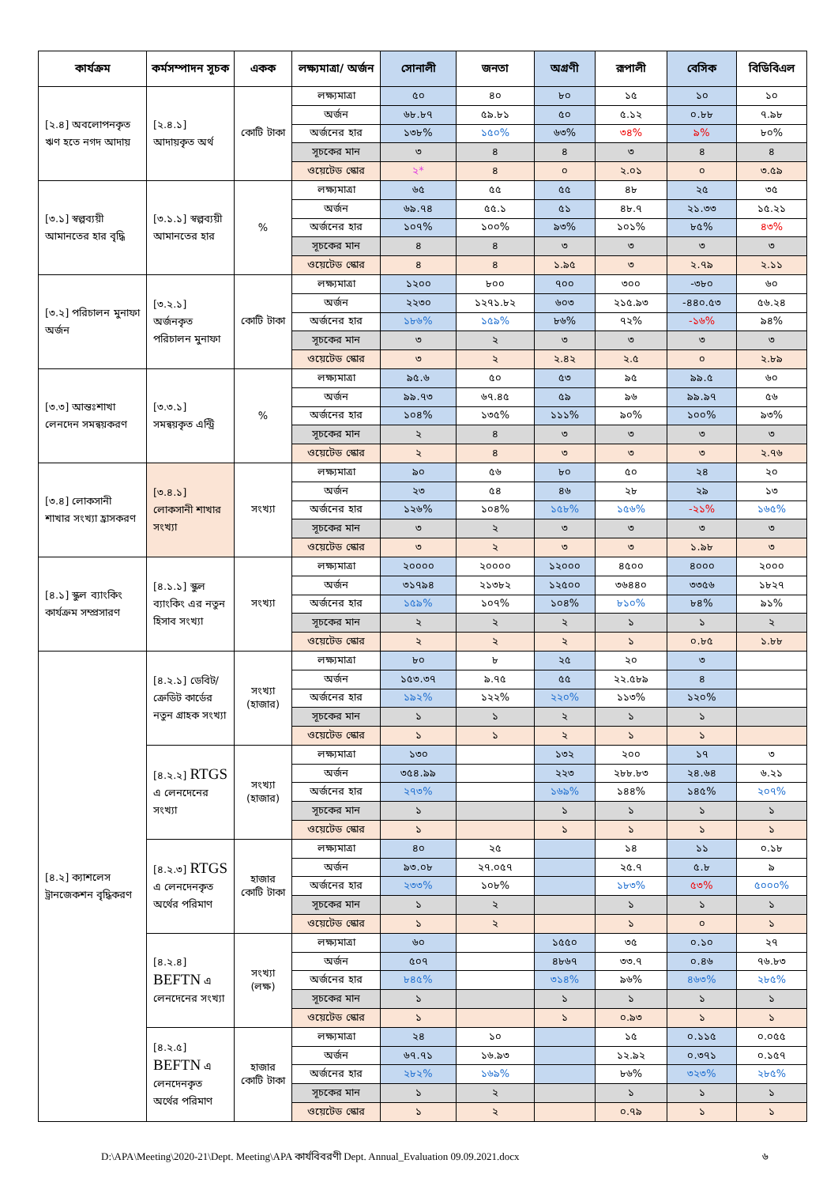| কার্যক্রম | কর্মসম্পাদন সূচক | একক | লক্ষ্যমাত্রা/ অর্জন | সোনালী | জনতা | অগ্রণী | রূপালী | বেসিক | বিডিবিএল |
| --- | --- | --- | --- | --- | --- | --- | --- | --- | --- |
| [২.৪] অবলোপনকৃত ঋণ হতে নগদ আদায় | [২.৪.১] আদায়কৃত অর্থ | কোটি টাকা | লক্ষ্যমাত্রা | ৫০ | ৪০ | ৮০ | ১৫ | ১০ | ১০ |
| | | | অর্জন | ৬৮.৮৭ | ৫৯.৮১ | ৫০ | ৫.১২ | ০.৮৮ | ৭.৯৮ |
| | | | অর্জনের হার | ১৩৮% | ১৫০% | ৬৩% | ৩৪% | ৯% | ৮০% |
| | | | সূচকের মান | ৩ | ৪ | ৪ | ৩ | ৪ | ৪ |
| | | | ওয়েটেড স্কোর | ২* | ৪ | ০ | ২.০১ | ০ | ৩.৫৯ |
| [৩.১] স্বল্পব্যয়ী আমানতের হার বৃদ্ধি | [৩.১.১] স্বল্পব্যয়ী আমানতের হার | % | লক্ষ্যমাত্রা | ৬৫ | ৫৫ | ৫৫ | ৪৮ | ২৫ | ৩৫ |
| | | | অর্জন | ৬৯.৭৪ | ৫৫.১ | ৫১ | ৪৮.৭ | ২১.৩৩ | ১৫.২১ |
| | | | অর্জনের হার | ১০৭% | ১০০% | ৯৩% | ১০১% | ৮৫% | ৪৩% |
| | | | সূচকের মান | ৪ | ৪ | ৩ | ৩ | ৩ | ৩ |
| | | | ওয়েটেড স্কোর | ৪ | ৪ | ১.৯৫ | ৩ | ২.৭৯ | ২.১১ |
| [৩.২] পরিচালন মুনাফা অর্জন | [৩.২.১] অর্জনকৃত পরিচালন মুনাফা | কোটি টাকা | লক্ষ্যমাত্রা | ১২০০ | ৮০০ | ৭০০ | ৩০০ | -৩৮০ | ৬০ |
| | | | অর্জন | ২২৩০ | ১২৭১.৮২ | ৬০৩ | ২১৫.৯৩ | -৪৪০.৫৩ | ৫৬.২৪ |
| | | | অর্জনের হার | ১৮৬% | ১৫৯% | ৮৬% | ৭২% | -১৬% | ৯৪% |
| | | | সূচকের মান | ৩ | ২ | ৩ | ৩ | ৩ | ৩ |
| | | | ওয়েটেড স্কোর | ৩ | ২ | ২.৪২ | ২.৫ | ০ | ২.৮৯ |
| [৩.৩] আন্তঃশাখা লেনদেন সমন্বয়করণ | [৩.৩.১] সমন্বয়কৃত এন্ট্রি | % | লক্ষ্যমাত্রা | ৯৫.৬ | ৫০ | ৫৩ | ৯৫ | ৯৯.৫ | ৬০ |
| | | | অর্জন | ৯৯.৭৩ | ৬৭.৪৫ | ৫৯ | ৯৬ | ৯৯.৯৭ | ৫৬ |
| | | | অর্জনের হার | ১০৪% | ১৩৫% | ১১১% | ৯০% | ১০০% | ৯৩% |
| | | | সূচকের মান | ২ | ৪ | ৩ | ৩ | ৩ | ৩ |
| | | | ওয়েটেড স্কোর | ২ | ৪ | ৩ | ৩ | ৩ | ২.৭৬ |
| [৩.৪] লোকসানী শাখার সংখ্যা হ্রাসকরণ | [৩.৪.১] লোকসানী শাখার সংখ্যা | সংখ্যা | লক্ষ্যমাত্রা | ৯০ | ৫৬ | ৮০ | ৫০ | ২৪ | ২০ |
| | | | অর্জন | ২৩ | ৫৪ | ৪৬ | ২৮ | ২৯ | ১৩ |
| | | | অর্জনের হার | ১২৬% | ১০৪% | ১৫৮% | ১৫৬% | -২১% | ১৬৫% |
| | | | সূচকের মান | ৩ | ২ | ৩ | ৩ | ৩ | ৩ |
| | | | ওয়েটেড স্কোর | ৩ | ২ | ৩ | ৩ | ১.৯৮ | ৩ |
| [৪.১] স্কুল ব্যাংকিং কার্যক্রম সম্প্রসারণ | [৪.১.১] স্কুল ব্যাংকিং এর নতুন হিসাব সংখ্যা | সংখ্যা | লক্ষ্যমাত্রা | ২০০০০ | ২০০০০ | ১২০০০ | ৪৫০০ | ৪০০০ | ২০০০ |
| | | | অর্জন | ৩১৭৯৪ | ২১৩৮২ | ১২৫০০ | ৩৬৪৪০ | ৩৩৫৬ | ১৮২৭ |
| | | | অর্জনের হার | ১৫৯% | ১০৭% | ১০৪% | ৮১০% | ৮৪% | ৯১% |
| | | | সূচকের মান | ২ | ২ | ২ | ১ | ১ | ২ |
| | | | ওয়েটেড স্কোর | ২ | ২ | ২ | ১ | ০.৮৫ | ১.৮৮ |
| [৪.২] ক্যাশলেস ট্রানজেকশন বৃদ্ধিকরণ | [৪.২.১] ডেবিট/ক্রেডিট কার্ডের নতুন গ্রাহক সংখ্যা | সংখ্যা (হাজার) | লক্ষ্যমাত্রা | ৮০ | ৮ | ২৫ | ২০ | ৩ | |
| | | | অর্জন | ১৫৩.৩৭ | ৯.৭৫ | ৫৫ | ২২.৫৮৯ | ৪ | |
| | | | অর্জনের হার | ১৯২% | ১২২% | ২২০% | ১১৩% | ১২০% | |
| | | | সূচকের মান | ১ | ১ | ২ | ১ | ১ | |
| | | | ওয়েটেড স্কোর | ১ | ১ | ২ | ১ | ১ | |
| | [৪.২.২] RTGS এ লেনদেনের সংখ্যা | সংখ্যা (হাজার) | লক্ষ্যমাত্রা | ১৩০ | | ১৩২ | ২০০ | ১৭ | ৩ |
| | | | অর্জন | ৩৫৪.৯৯ | | ২২৩ | ২৮৮.৮৩ | ২৪.৬৪ | ৬.২১ |
| | | | অর্জনের হার | ২৭৩% | | ১৬৯% | ১৪৪% | ১৪৫% | ২০৭% |
| | | | সূচকের মান | ১ | | ১ | ১ | ১ | ১ |
| | | | ওয়েটেড স্কোর | ১ | | ১ | ১ | ১ | ১ |
| | [৪.২.৩] RTGS এ লেনদেনকৃত অর্থের পরিমাণ | হাজার কোটি টাকা | লক্ষ্যমাত্রা | ৪০ | ২৫ | | ১৪ | ১১ | ০.১৮ |
| | | | অর্জন | ৯৩.০৮ | ২৭.০৫৭ | | ২৫.৭ | ৫.৮ | ৯ |
| | | | অর্জনের হার | ২৩৩% | ১০৮% | | ১৮৩% | ৫৩% | ৫০০০% |
| | | | সূচকের মান | ১ | ২ | | ১ | ১ | ১ |
| | | | ওয়েটেড স্কোর | ১ | ২ | | ১ | ০ | ১ |
| | [৪.২.৪] BEFTN এ লেনদেনের সংখ্যা | সংখ্যা (লক্ষ) | লক্ষ্যমাত্রা | ৬০ | | ১৫৫০ | ৩৫ | ০.১০ | ২৭ |
| | | | অর্জন | ৫০৭ | | ৪৮৬৭ | ৩৩.৭ | ০.৪৬ | ৭৬.৮৩ |
| | | | অর্জনের হার | ৮৪৫% | | ৩১৪% | ৯৬% | ৪৬৩% | ২৮৫% |
| | | | সূচকের মান | ১ | | ১ | ১ | ১ | ১ |
| | | | ওয়েটেড স্কোর | ১ | | ১ | ০.৯৩ | ১ | ১ |
| | [৪.২.৫] BEFTN এ লেনদেনকৃত অর্থের পরিমাণ | হাজার কোটি টাকা | লক্ষ্যমাত্রা | ২৪ | ১০ | | ১৫ | ০.১১৫ | ০.০৫৫ |
| | | | অর্জন | ৬৭.৭১ | ১৬.৯৩ | | ১২.৯২ | ০.৩৭১ | ০.১৫৭ |
| | | | অর্জনের হার | ২৮২% | ১৬৯% | | ৮৬% | ৩২৩% | ২৮৫% |
| | | | সূচকের মান | ১ | ২ | | ১ | ১ | ১ |
| | | | ওয়েটেড স্কোর | ১ | ২ | | ০.৭৯ | ১ | ১ |
D:\APA\Meeting\2020-21\Dept. Meeting\APA কার্যবিবরণী Dept. Annual_Evaluation 09.09.2021.docx ৬